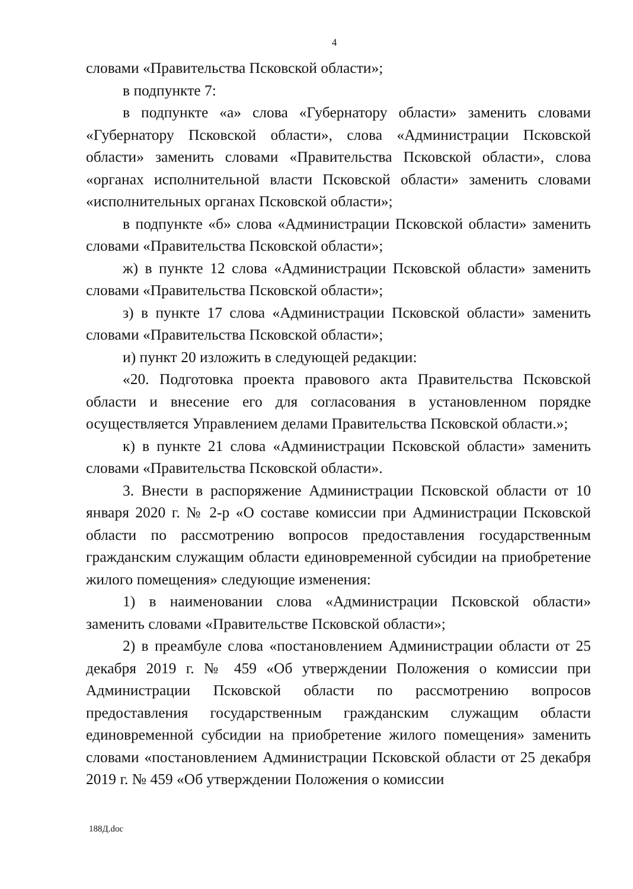4
словами «Правительства Псковской области»;
в подпункте 7:
в подпункте «а» слова «Губернатору области» заменить словами «Губернатору Псковской области», слова «Администрации Псковской области» заменить словами «Правительства Псковской области», слова «органах исполнительной власти Псковской области» заменить словами «исполнительных органах Псковской области»;
в подпункте «б» слова «Администрации Псковской области» заменить словами «Правительства Псковской области»;
ж) в пункте 12 слова «Администрации Псковской области» заменить словами «Правительства Псковской области»;
з) в пункте 17 слова «Администрации Псковской области» заменить словами «Правительства Псковской области»;
и) пункт 20 изложить в следующей редакции:
«20. Подготовка проекта правового акта Правительства Псковской области и внесение его для согласования в установленном порядке осуществляется Управлением делами Правительства Псковской области.»;
к) в пункте 21 слова «Администрации Псковской области» заменить словами «Правительства Псковской области».
3. Внести в распоряжение Администрации Псковской области от 10 января 2020 г. № 2-р «О составе комиссии при Администрации Псковской области по рассмотрению вопросов предоставления государственным гражданским служащим области единовременной субсидии на приобретение жилого помещения» следующие изменения:
1) в наименовании слова «Администрации Псковской области» заменить словами «Правительстве Псковской области»;
2) в преамбуле слова «постановлением Администрации области от 25 декабря 2019 г. № 459 «Об утверждении Положения о комиссии при Администрации Псковской области по рассмотрению вопросов предоставления государственным гражданским служащим области единовременной субсидии на приобретение жилого помещения» заменить словами «постановлением Администрации Псковской области от 25 декабря 2019 г. № 459 «Об утверждении Положения о комиссии
188Д.doc